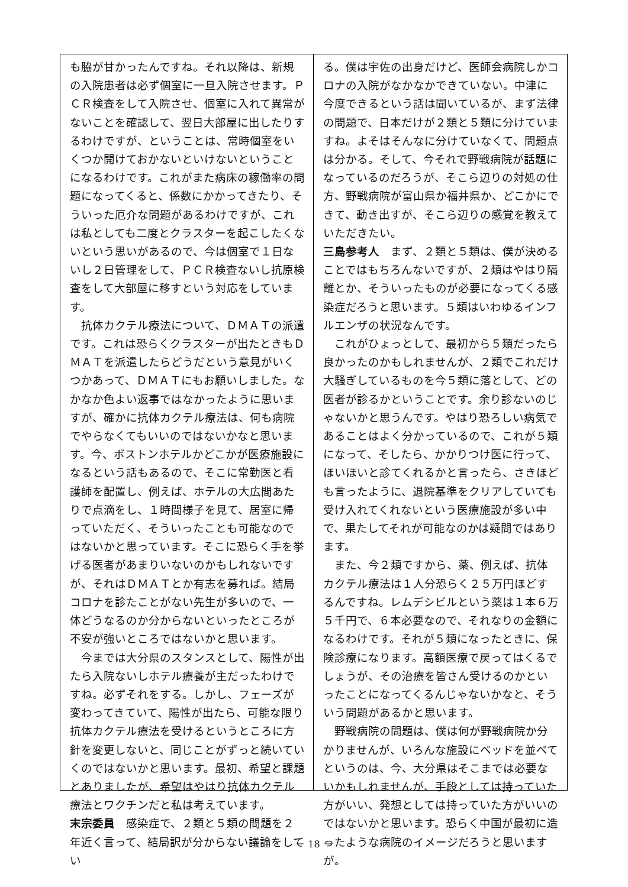も脇が甘かったんですね。それ以降は、新規の入院患者は必ず個室に一旦入院させます。ＰＣＲ検査をして入院させ、個室に入れて異常がないことを確認して、翌日大部屋に出したりするわけですが、ということは、常時個室をいくつか開けておかないといけないということになるわけです。これがまた病床の稼働率の問題になってくると、係数にかかってきたり、そういった厄介な問題があるわけですが、これは私としても二度とクラスターを起こしたくないという思いがあるので、今は個室で１日ないし２日管理をして、ＰＣＲ検査ないし抗原検査をして大部屋に移すという対応をしています。
抗体カクテル療法について、ＤＭＡＴの派遣です。これは恐らくクラスターが出たときもＤＭＡＴを派遣したらどうだという意見がいくつかあって、ＤＭＡＴにもお願いしました。なかなか色よい返事ではなかったように思いますが、確かに抗体カクテル療法は、何も病院でやらなくてもいいのではないかなと思います。今、ボストンホテルかどこかが医療施設になるという話もあるので、そこに常勤医と看護師を配置し、例えば、ホテルの大広間あたりで点滴をし、１時間様子を見て、居室に帰っていただく、そういったことも可能なのではないかと思っています。そこに恐らく手を挙げる医者があまりいないのかもしれないですが、それはＤＭＡＴとか有志を募れば。結局コロナを診たことがない先生が多いので、一体どうなるのか分からないといったところが不安が強いところではないかと思います。
今までは大分県のスタンスとして、陽性が出たら入院ないしホテル療養が主だったわけですね。必ずそれをする。しかし、フェーズが変わってきていて、陽性が出たら、可能な限り抗体カクテル療法を受けるというところに方針を変更しないと、同じことがずっと続いていくのではないかと思います。最初、希望と課題とありましたが、希望はやはり抗体カクテル療法とワクチンだと私は考えています。
末宗委員　感染症で、２類と５類の問題を２年近く言って、結局訳が分からない議論をしてい
る。僕は宇佐の出身だけど、医師会病院しかコロナの入院がなかなかできていない。中津に今度できるという話は聞いているが、まず法律の問題で、日本だけが２類と５類に分けていますね。よそはそんなに分けていなくて、問題点は分かる。そして、今それで野戦病院が話題になっているのだろうが、そこら辺りの対処の仕方、野戦病院が富山県か福井県か、どこかにできて、動き出すが、そこら辺りの感覚を教えていただきたい。
三島参考人　まず、２類と５類は、僕が決めることではもちろんないですが、２類はやはり隔離とか、そういったものが必要になってくる感染症だろうと思います。５類はいわゆるインフルエンザの状況なんです。
これがひょっとして、最初から５類だったら良かったのかもしれませんが、２類でこれだけ大騒ぎしているものを今５類に落として、どの医者が診るかということです。余り診ないのじゃないかと思うんです。やはり恐ろしい病気であることはよく分かっているので、これが５類になって、そしたら、かかりつけ医に行って、ほいほいと診てくれるかと言ったら、さきほども言ったように、退院基準をクリアしていても受け入れてくれないという医療施設が多い中で、果たしてそれが可能なのかは疑問ではあります。
また、今２類ですから、薬、例えば、抗体カクテル療法は１人分恐らく２５万円ほどするんですね。レムデシビルという薬は１本６万５千円で、６本必要なので、それなりの金額になるわけです。それが５類になったときに、保険診療になります。高額医療で戻ってはくるでしょうが、その治療を皆さん受けるのかといったことになってくるんじゃないかなと、そういう問題があるかと思います。
野戦病院の問題は、僕は何が野戦病院か分かりませんが、いろんな施設にベッドを並べてというのは、今、大分県はそこまでは必要ないかもしれませんが、手段としては持っていた方がいい、発想としては持っていた方がいいのではないかと思います。恐らく中国が最初に造ったような病院のイメージだろうと思いますが。
－ 18 －